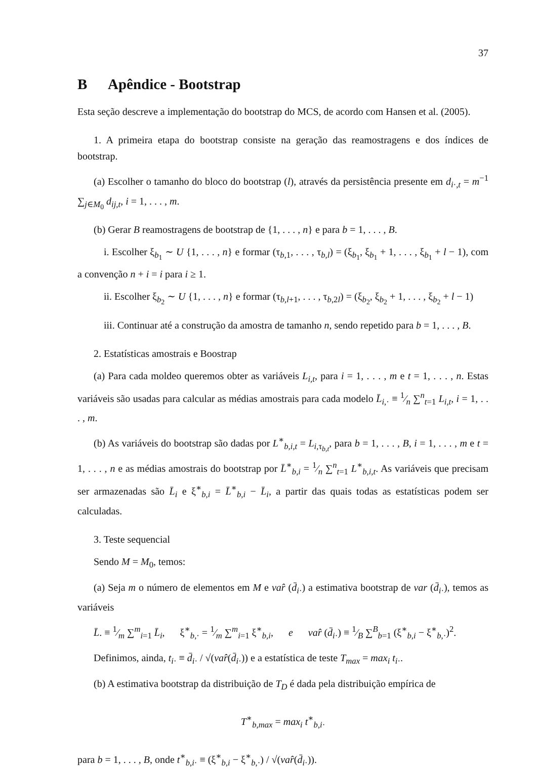37
B Apêndice - Bootstrap
Esta seção descreve a implementação do bootstrap do MCS, de acordo com Hansen et al. (2005).
1. A primeira etapa do bootstrap consiste na geração das reamostragens e dos índices de bootstrap.
(a) Escolher o tamanho do bloco do bootstrap (l), através da persistência presente em d<sub>i·,t</sub> = m<sup>−1</sup> ∑<sub>j∈M<sub>0</sub></sub> d<sub>ij,t</sub>, i = 1, . . . , m.
(b) Gerar B reamostragens de bootstrap de {1, . . . , n} e para b = 1, . . . , B.
i. Escolher ξ<sub>b<sub>1</sub></sub> ∼ U {1, . . . , n} e formar (τ<sub>b,1</sub>, . . . , τ<sub>b,l</sub>) = (ξ<sub>b<sub>1</sub></sub>, ξ<sub>b<sub>1</sub></sub> + 1, . . . , ξ<sub>b<sub>1</sub></sub> + l − 1), com a convenção n + i = i para i ≥ 1.
ii. Escolher ξ<sub>b<sub>2</sub></sub> ∼ U {1, . . . , n} e formar (τ<sub>b,l+1</sub>, . . . , τ<sub>b,2l</sub>) = (ξ<sub>b<sub>2</sub></sub>, ξ<sub>b<sub>2</sub></sub> + 1, . . . , ξ<sub>b<sub>2</sub></sub> + l − 1)
iii. Continuar até a construção da amostra de tamanho n, sendo repetido para b = 1, . . . , B.
2. Estatísticas amostrais e Boostrap
(a) Para cada moldeo queremos obter as variáveis L<sub>i,t</sub>, para i = 1, . . . , m e t = 1, . . . , n. Estas variáveis são usadas para calcular as médias amostrais para cada modelo L̄<sub>i,·</sub> ≡ 1⁄n ∑<sup>n</sup><sub>t=1</sub> L<sub>i,t</sub>, i = 1, . . . , m.
(b) As variáveis do bootstrap são dadas por L<sup>∗</sup><sub>b,i,t</sub> = L<sub>i,τ<sub>b,t</sub></sub>, para b = 1, . . . , B, i = 1, . . . , m e t = 1, . . . , n e as médias amostrais do bootstrap por L̄<sup>∗</sup><sub>b,i</sub> = 1⁄n ∑<sup>n</sup><sub>t=1</sub> L<sup>∗</sup><sub>b,i,t</sub>. As variáveis que precisam ser armazenadas são L̄<sub>i</sub> e ξ<sup>∗</sup><sub>b,i</sub> = L̄<sup>∗</sup><sub>b,i</sub> − L̄<sub>i</sub>, a partir das quais todas as estatísticas podem ser calculadas.
3. Teste sequencial
Sendo M = M<sub>0</sub>, temos:
(a) Seja m o número de elementos em M e var̂ (d̄<sub>i·</sub>) a estimativa bootstrap de var (d̄<sub>i·</sub>), temos as variáveis
L̄. ≡ 1⁄m ∑<sup>m</sup><sub>i=1</sub> L̄<sub>i</sub>, ξ<sup>∗</sup><sub>b,·</sub> = 1⁄m ∑<sup>m</sup><sub>i=1</sub> ξ<sup>∗</sup><sub>b,i</sub>, e var̂ (d̄<sub>i·</sub>) ≡ 1⁄B ∑<sup>B</sup><sub>b=1</sub> (ξ<sup>∗</sup><sub>b,i</sub> − ξ<sup>∗</sup><sub>b,·</sub>)<sup>2</sup>.
Definimos, ainda, t<sub>i·</sub> ≡ d̄<sub>i·</sub> / √(var̂(d̄<sub>i·</sub>)) e a estatística de teste T<sub>max</sub> = max<sub>i</sub> t<sub>i·</sub>.
(b) A estimativa bootstrap da distribuição de T<sub>D</sub> é dada pela distribuição empírica de
T<sup>∗</sup><sub>b,max</sub> = max<sub>i</sub> t<sup>∗</sup><sub>b,i·</sub>
para b = 1, . . . , B, onde t<sup>∗</sup><sub>b,i·</sub> ≡ (ξ<sup>∗</sup><sub>b,i</sub> − ξ<sup>∗</sup><sub>b,·</sub>) / √(var̂(d̄<sub>i·</sub>)).